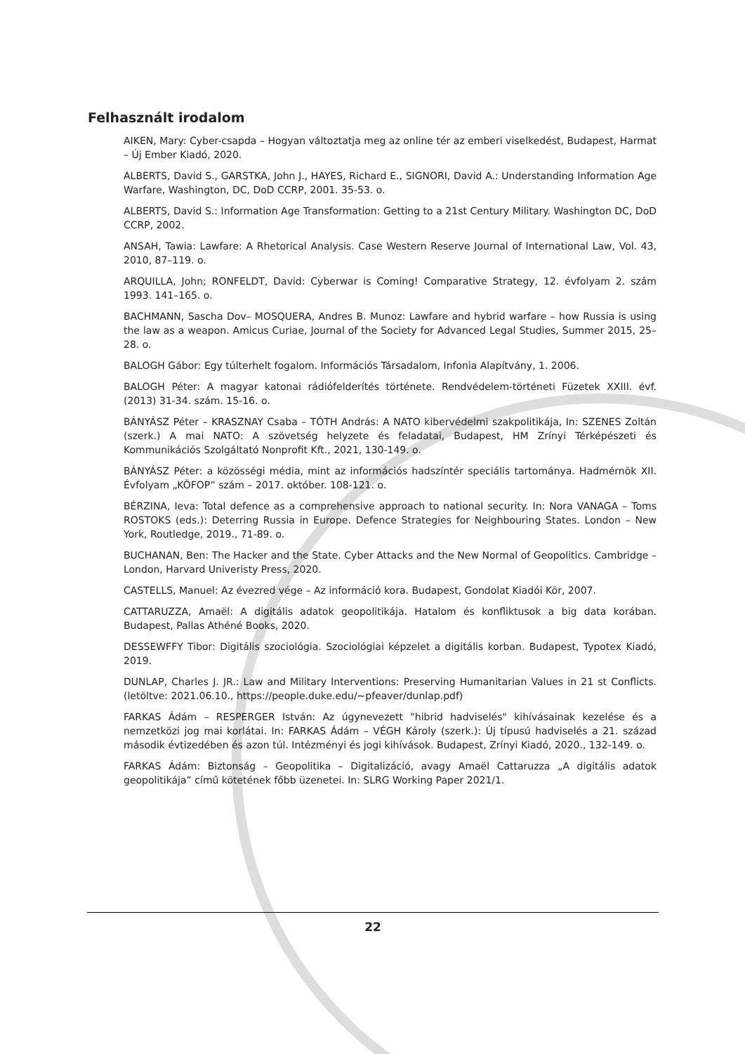Felhasznált irodalom
AIKEN, Mary: Cyber-csapda – Hogyan változtatja meg az online tér az emberi viselkedést, Budapest, Harmat – Új Ember Kiadó, 2020.
ALBERTS, David S., GARSTKA, John J., HAYES, Richard E., SIGNORI, David A.: Understanding Information Age Warfare, Washington, DC, DoD CCRP, 2001. 35-53. o.
ALBERTS, David S.: Information Age Transformation: Getting to a 21st Century Military. Washington DC, DoD CCRP, 2002.
ANSAH, Tawia: Lawfare: A Rhetorical Analysis. Case Western Reserve Journal of International Law, Vol. 43, 2010, 87–119. o.
ARQUILLA, John; RONFELDT, David: Cyberwar is Coming! Comparative Strategy, 12. évfolyam 2. szám 1993. 141–165. o.
BACHMANN, Sascha Dov– MOSQUERA, Andres B. Munoz: Lawfare and hybrid warfare – how Russia is using the law as a weapon. Amicus Curiae, Journal of the Society for Advanced Legal Studies, Summer 2015, 25–28. o.
BALOGH Gábor: Egy túlterhelt fogalom. Információs Társadalom, Infonia Alapítvány, 1. 2006.
BALOGH Péter: A magyar katonai rádiófelderítés története. Rendvédelem-történeti Füzetek XXIII. évf. (2013) 31-34. szám. 15-16. o.
BÁNYÁSZ Péter – KRASZNAY Csaba – TÓTH András: A NATO kibervédelmi szakpolitikája, In: SZENES Zoltán (szerk.) A mai NATO: A szövetség helyzete és feladatai, Budapest, HM Zrínyi Térképészeti és Kommunikációs Szolgáltató Nonprofit Kft., 2021, 130-149. o.
BÁNYÁSZ Péter: a közösségi média, mint az információs hadszíntér speciális tartománya. Hadmérnök XII. Évfolyam „KÖFOP” szám – 2017. október. 108-121. o.
BÉRZINA, Ieva: Total defence as a comprehensive approach to national security. In: Nora VANAGA – Toms ROSTOKS (eds.): Deterring Russia in Europe. Defence Strategies for Neighbouring States. London – New York, Routledge, 2019., 71-89. o.
BUCHANAN, Ben: The Hacker and the State. Cyber Attacks and the New Normal of Geopolitics. Cambridge – London, Harvard Univeristy Press, 2020.
CASTELLS, Manuel: Az évezred vége – Az információ kora. Budapest, Gondolat Kiadói Kör, 2007.
CATTARUZZA, Amaël: A digitális adatok geopolitikája. Hatalom és konfliktusok a big data korában. Budapest, Pallas Athéné Books, 2020.
DESSEWFFY Tibor: Digitális szociológia. Szociológiai képzelet a digitális korban. Budapest, Typotex Kiadó, 2019.
DUNLAP, Charles J. JR.: Law and Military Interventions: Preserving Humanitarian Values in 21 st Conflicts. (letöltve: 2021.06.10., https://people.duke.edu/~pfeaver/dunlap.pdf)
FARKAS Ádám – RESPERGER István: Az úgynevezett "hibrid hadviselés" kihívásainak kezelése és a nemzetközi jog mai korlátai. In: FARKAS Ádám – VÉGH Károly (szerk.): Új típusú hadviselés a 21. század második évtizedében és azon túl. Intézményi és jogi kihívások. Budapest, Zrínyi Kiadó, 2020., 132-149. o.
FARKAS Ádám: Biztonság – Geopolitika – Digitalizáció, avagy Amaël Cattaruzza „A digitális adatok geopolitikája” című kötetének főbb üzenetei. In: SLRG Working Paper 2021/1.
22